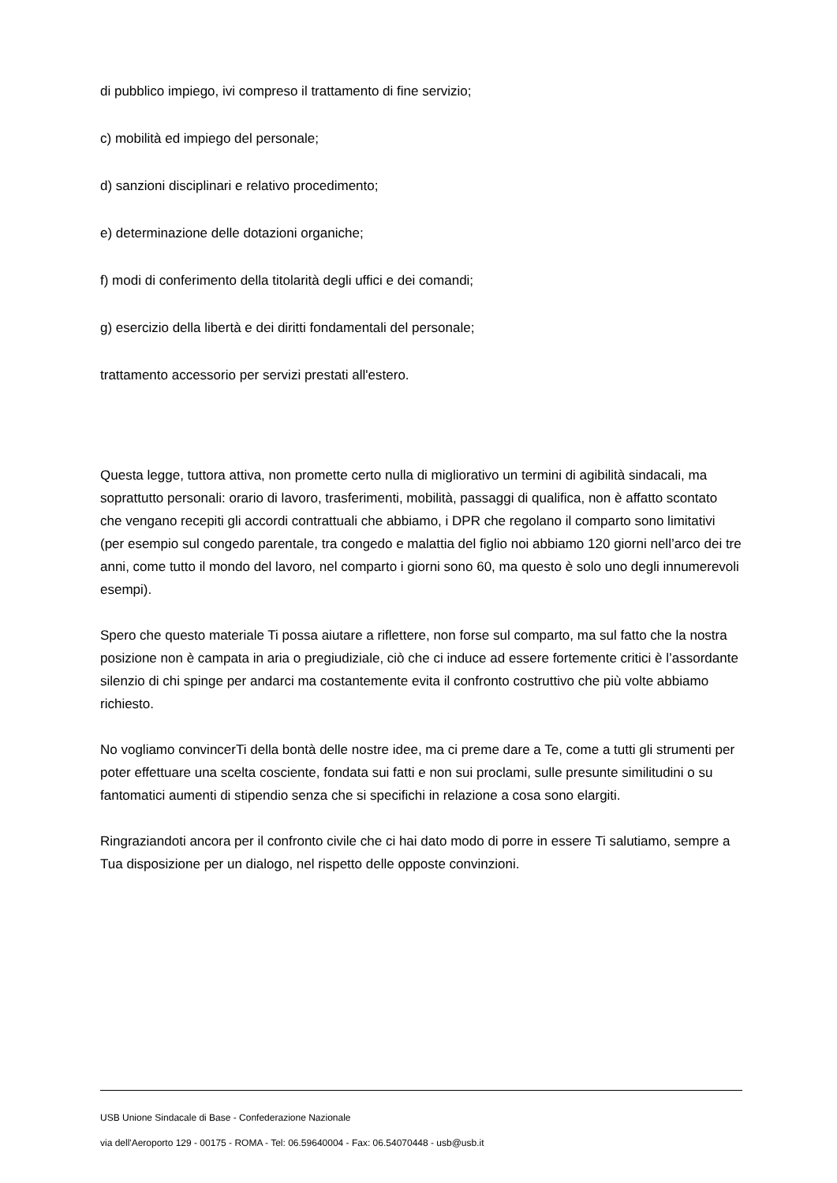di pubblico impiego, ivi compreso il trattamento di fine servizio;
c) mobilità ed impiego del personale;
d) sanzioni disciplinari e relativo procedimento;
e) determinazione delle dotazioni organiche;
f) modi di conferimento della titolarità degli uffici e dei comandi;
g) esercizio della libertà e dei diritti fondamentali del personale;
trattamento accessorio per servizi prestati all'estero.
Questa legge, tuttora attiva, non promette certo nulla di migliorativo un termini di agibilità sindacali, ma soprattutto personali: orario di lavoro, trasferimenti, mobilità, passaggi di qualifica, non è affatto scontato che vengano recepiti gli accordi contrattuali che abbiamo, i DPR che regolano il comparto sono limitativi (per esempio sul congedo parentale, tra congedo e malattia del figlio noi abbiamo 120 giorni nell’arco dei tre anni, come tutto il mondo del lavoro, nel comparto i giorni sono 60, ma questo è solo uno degli innumerevoli esempi).
Spero che questo materiale Ti possa aiutare a riflettere, non forse sul comparto, ma sul fatto che la nostra posizione non è campata in aria o pregiudiziale, ciò che ci induce ad essere fortemente critici è l’assordante silenzio di chi spinge per andarci ma costantemente evita il confronto costruttivo che più volte abbiamo richiesto.
No vogliamo convincerTi della bontà delle nostre idee, ma ci preme dare a Te, come a tutti gli strumenti per poter effettuare una scelta cosciente, fondata sui fatti e non sui proclami, sulle presunte similitudini o su fantomatici aumenti di stipendio senza che si specifichi in relazione a cosa sono elargiti.
Ringraziandoti ancora per il confronto civile che ci hai dato modo di porre in essere Ti salutiamo, sempre a Tua disposizione per un dialogo, nel rispetto delle opposte convinzioni.
USB Unione Sindacale di Base - Confederazione Nazionale
via dell'Aeroporto 129 - 00175 - ROMA - Tel: 06.59640004 - Fax: 06.54070448 - usb@usb.it